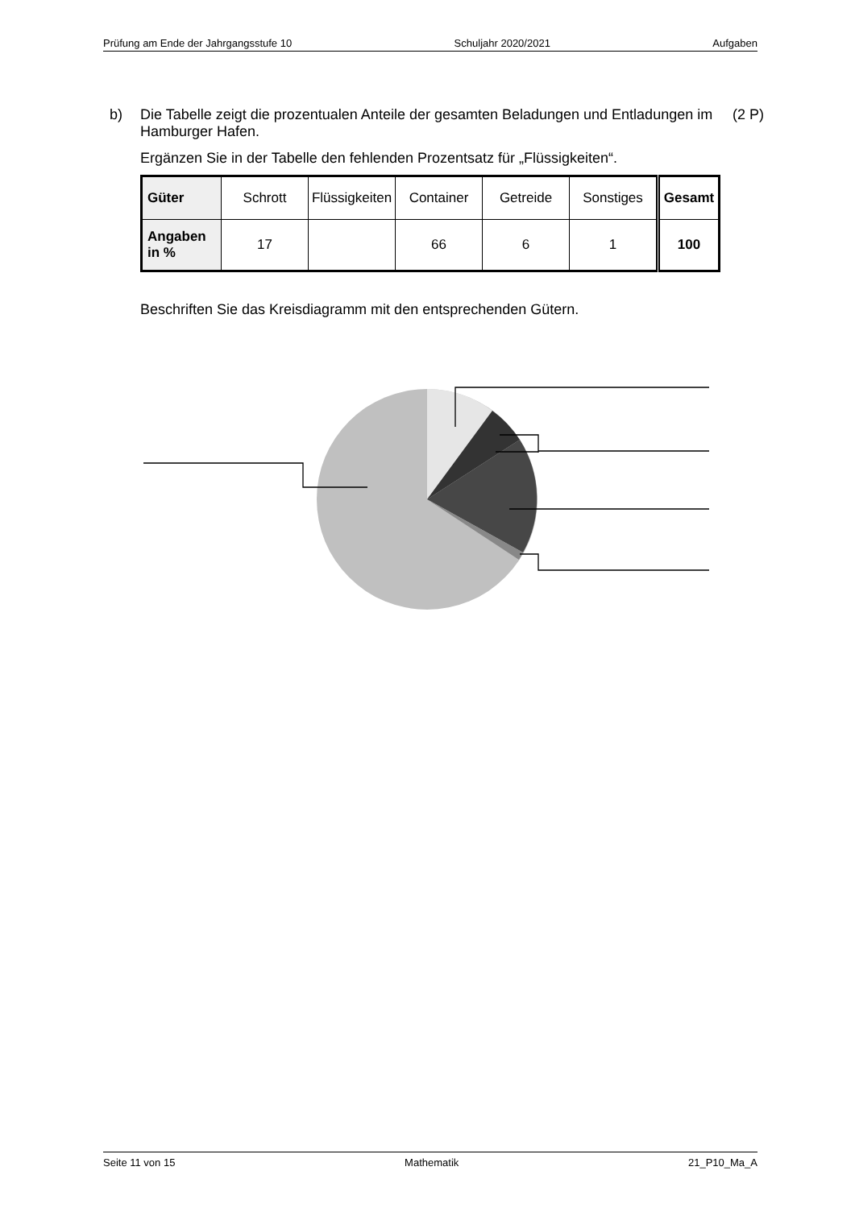Prüfung am Ende der Jahrgangsstufe 10 Schuljahr 2020/2021 Aufgaben
b) Die Tabelle zeigt die prozentualen Anteile der gesamten Beladungen und Entladungen im Hamburger Hafen.
(2 P)
Ergänzen Sie in der Tabelle den fehlenden Prozentsatz für „Flüssigkeiten“.
| Güter | Schrott | Flüssigkeiten | Container | Getreide | Sonstiges | Gesamt |
| Angaben in % | 17 | | 66 | 6 | 1 | 100 |
Beschriften Sie das Kreisdiagramm mit den entsprechenden Gütern.
Seite 11 von 15 Mathematik 21_P10_Ma_A